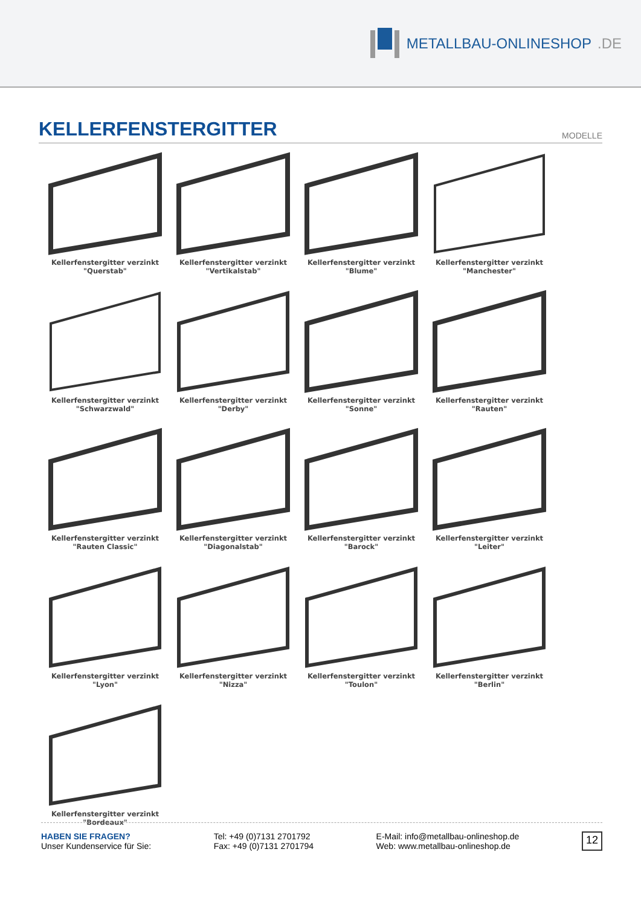METALLBAU-ONLINESHOP.DE
KELLERFENSTERGITTER
MODELLE
Kellerfenstergitter verzinkt
"Querstab"
Kellerfenstergitter verzinkt
"Vertikalstab"
Kellerfenstergitter verzinkt
"Blume"
Kellerfenstergitter verzinkt
"Manchester"
Kellerfenstergitter verzinkt
"Schwarzwald"
Kellerfenstergitter verzinkt "Derby"
Kellerfenstergitter verzinkt "Sonne"
Kellerfenstergitter verzinkt
"Rauten"
Kellerfenstergitter verzinkt
"Rauten Classic"
Kellerfenstergitter verzinkt
"Diagonalstab"
Kellerfenstergitter verzinkt
"Barock"
Kellerfenstergitter verzinkt "Leiter"
Kellerfenstergitter verzinkt "Lyon"
Kellerfenstergitter verzinkt "Nizza"
Kellerfenstergitter verzinkt
"Toulon"
Kellerfenstergitter verzinkt "Berlin"
Kellerfenstergitter verzinkt
"Bordeaux"
HABEN SIE FRAGEN?
Unser Kundenservice für Sie:
Tel: +49 (0)7131 2701792
Fax: +49 (0)7131 2701794
E-Mail: info@metallbau-onlineshop.de
Web: www.metallbau-onlineshop.de
12